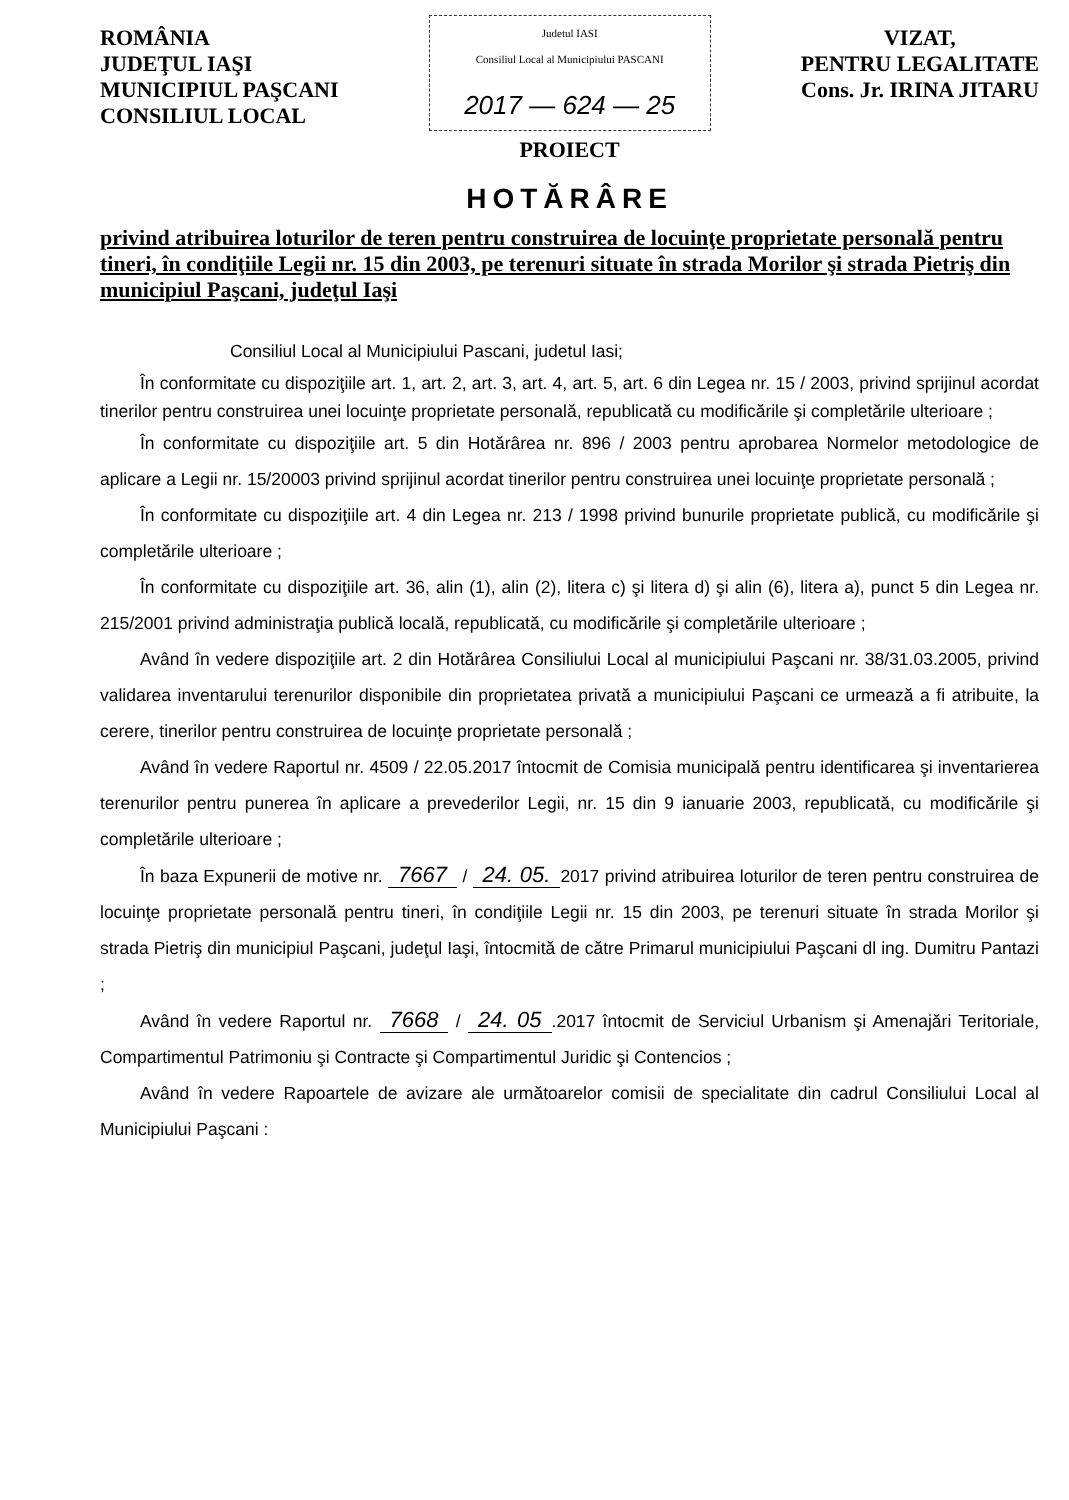ROMÂNIA
JUDEŢUL IAŞI
MUNICIPIUL PAŞCANI
CONSILIUL LOCAL
Judetul IASI
Consiliul Local al Municipiului PASCANI
2017 — 624 — 25
VIZAT,
PENTRU LEGALITATE
Cons. Jr. IRINA JITARU
PROIECT
HOTĂRÂRE
privind atribuirea loturilor de teren pentru construirea de locuinţe proprietate personală pentru tineri, în condiţiile Legii nr. 15 din 2003, pe terenuri situate în strada Morilor şi strada Pietriş din municipiul Paşcani, judeţul Iaşi
Consiliul Local al Municipiului Pascani, judetul Iasi;
În conformitate cu dispoziţiile art. 1, art. 2, art. 3, art. 4, art. 5, art. 6 din Legea nr. 15 / 2003, privind sprijinul acordat tinerilor pentru construirea unei locuinţe proprietate personală, republicată cu modificările şi completările ulterioare ;
În conformitate cu dispoziţiile art. 5 din Hotărârea nr. 896 / 2003 pentru aprobarea Normelor metodologice de aplicare a Legii nr. 15/20003 privind sprijinul acordat tinerilor pentru construirea unei locuinţe proprietate personală ;
În conformitate cu dispoziţiile art. 4 din Legea nr. 213 / 1998 privind bunurile proprietate publică, cu modificările şi completările ulterioare ;
În conformitate cu dispoziţiile art. 36, alin (1), alin (2), litera c) şi litera d) şi alin (6), litera a), punct 5 din Legea nr. 215/2001 privind administraţia publică locală, republicată, cu modificările şi completările ulterioare ;
Având în vedere dispoziţiile art. 2 din Hotărârea Consiliului Local al municipiului Paşcani nr. 38/31.03.2005, privind validarea inventarului terenurilor disponibile din proprietatea privată a municipiului Paşcani ce urmează a fi atribuite, la cerere, tinerilor pentru construirea de locuinţe proprietate personală ;
Având în vedere Raportul nr. 4509 / 22.05.2017 întocmit de Comisia municipală pentru identificarea şi inventarierea terenurilor pentru punerea în aplicare a prevederilor Legii, nr. 15 din 9 ianuarie 2003, republicată, cu modificările şi completările ulterioare ;
În baza Expunerii de motive nr. 7667 / 24. 05. 2017 privind atribuirea loturilor de teren pentru construirea de locuinţe proprietate personală pentru tineri, în condiţiile Legii nr. 15 din 2003, pe terenuri situate în strada Morilor şi strada Pietriş din municipiul Paşcani, judeţul Iaşi, întocmită de către Primarul municipiului Paşcani dl ing. Dumitru Pantazi ;
Având în vedere Raportul nr. 7668 / 24. 05.2017 întocmit de Serviciul Urbanism şi Amenajări Teritoriale, Compartimentul Patrimoniu şi Contracte şi Compartimentul Juridic şi Contencios ;
Având în vedere Rapoartele de avizare ale următoarelor comisii de specialitate din cadrul Consiliului Local al Municipiului Paşcani :